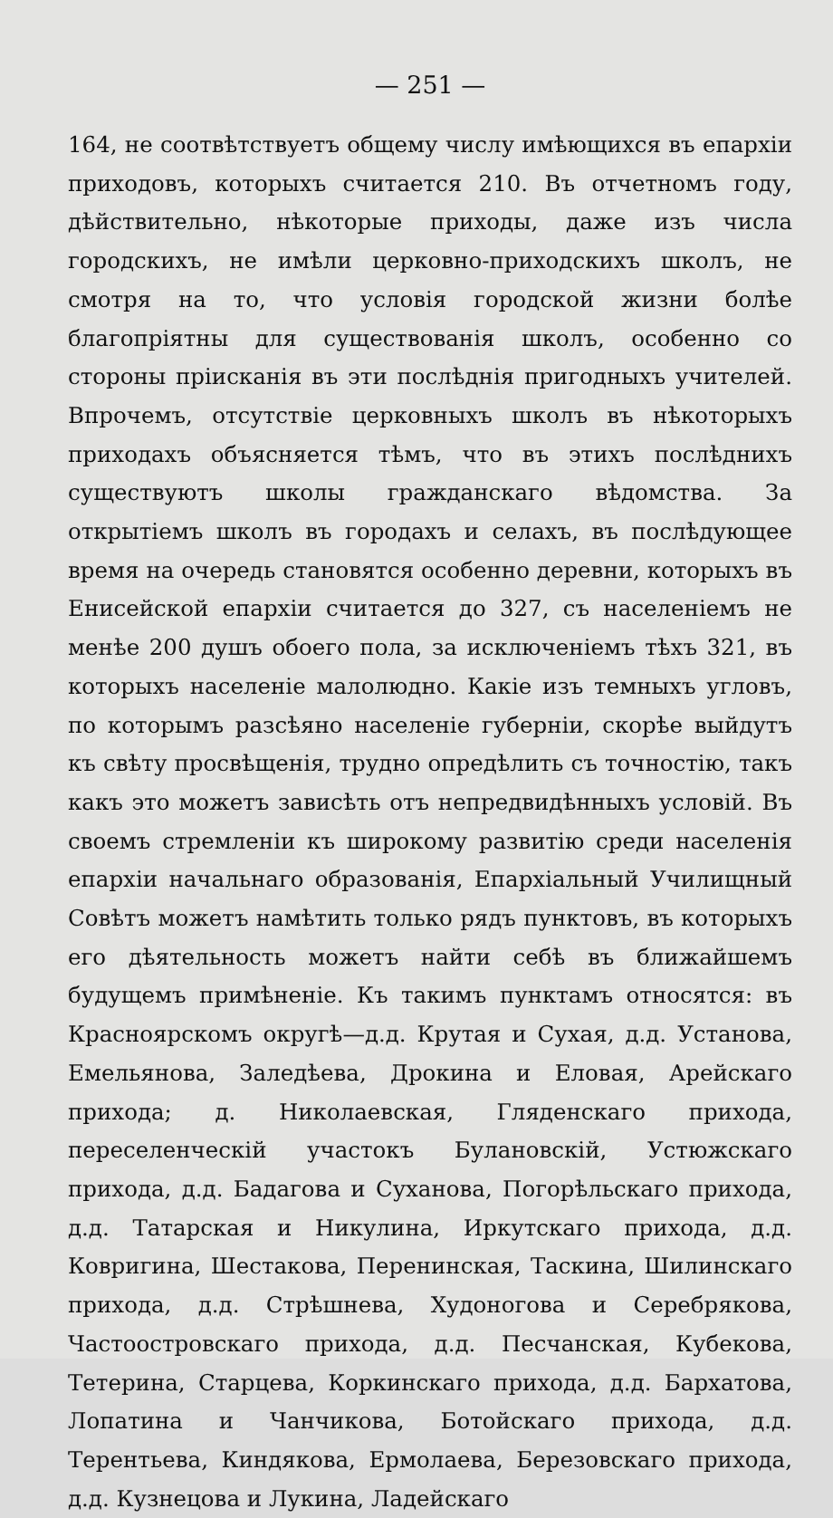— 251 —
164, не соотвѣтствуетъ общему числу имѣющихся въ епархіи приходовъ, которыхъ считается 210. Въ отчетномъ году, дѣйствительно, нѣкоторые приходы, даже изъ числа городскихъ, не имѣли церковно-приходскихъ школъ, не смотря на то, что условія городской жизни болѣе благопріятны для существованія школъ, особенно со стороны пріисканія въ эти послѣднія пригодныхъ учителей. Впрочемъ, отсутствіе церковныхъ школъ въ нѣкоторыхъ приходахъ объясняется тѣмъ, что въ этихъ послѣднихъ существуютъ школы гражданскаго вѣдомства. За открытіемъ школъ въ городахъ и селахъ, въ послѣдующее время на очередь становятся особенно деревни, которыхъ въ Енисейской епархіи считается до 327, съ населеніемъ не менѣе 200 душъ обоего пола, за исключеніемъ тѣхъ 321, въ которыхъ населеніе малолюдно. Какіе изъ темныхъ угловъ, по которымъ разсѣяно населеніе губерніи, скорѣе выйдутъ къ свѣту просвѣщенія, трудно опредѣлить съ точностію, такъ какъ это можетъ зависѣть отъ непредвидѣнныхъ условій. Въ своемъ стремленіи къ широкому развитію среди населенія епархіи начальнаго образованія, Епархіальный Училищный Совѣтъ можетъ намѣтить только рядъ пунктовъ, въ которыхъ его дѣятельность можетъ найти себѣ въ ближайшемъ будущемъ примѣненіе. Къ такимъ пунктамъ относятся: въ Красноярскомъ округѣ—д.д. Крутая и Сухая, д.д. Установа, Емельянова, Заледѣева, Дрокина и Еловая, Арейскаго прихода; д. Николаевская, Гляденскаго прихода, переселенческій участокъ Булановскій, Устюжскаго прихода, д.д. Бадагова и Суханова, Погорѣльскаго прихода, д.д. Татарская и Никулина, Иркутскаго прихода, д.д. Ковригина, Шестакова, Перенинская, Таскина, Шилинскаго прихода, д.д. Стрѣшнева, Худоногова и Серебрякова, Частоостровскаго прихода, д.д. Песчанская, Кубекова, Тетерина, Старцева, Коркинскаго прихода, д.д. Бархатова, Лопатина и Чанчикова, Ботойскаго прихода, д.д. Терентьева, Киндякова, Ермолаева, Березовскаго прихода, д.д. Кузнецова и Лукина, Ладейскаго